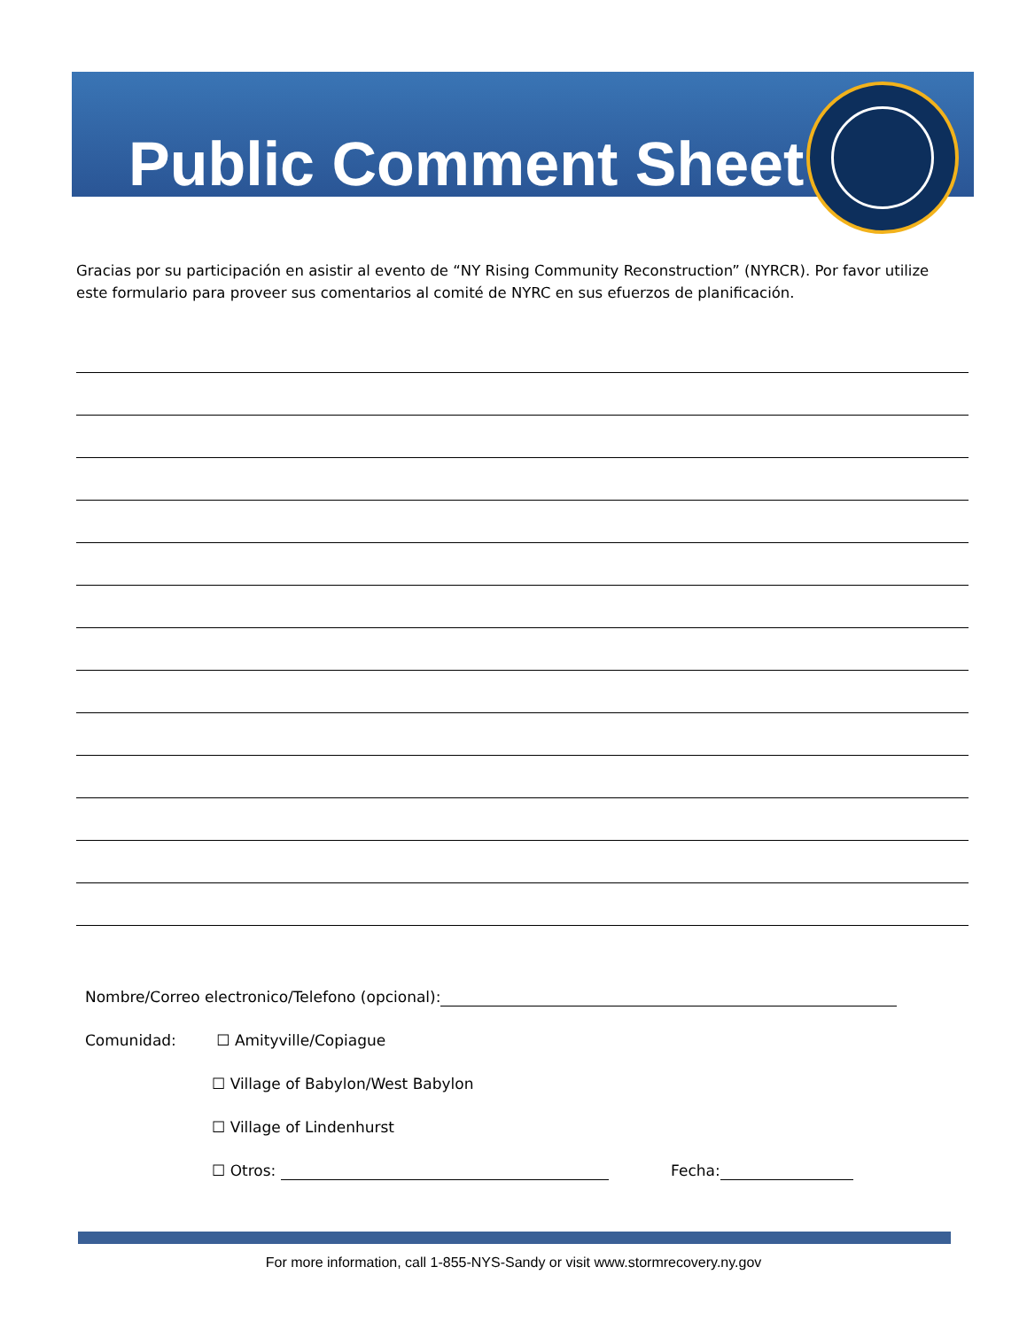Public Comment Sheet
Gracias por su participación en asistir al evento de “NY Rising Community Reconstruction” (NYRCR). Por favor utilize este formulario para proveer sus comentarios al comité de NYRC en sus efuerzos de planificación.
Nombre/Correo electronico/Telefono (opcional):
Comunidad: ☐ Amityville/Copiague
☐ Village of Babylon/West Babylon
☐ Village of Lindenhurst
☐ Otros: Fecha:
For more information, call 1-855-NYS-Sandy or visit www.stormrecovery.ny.gov